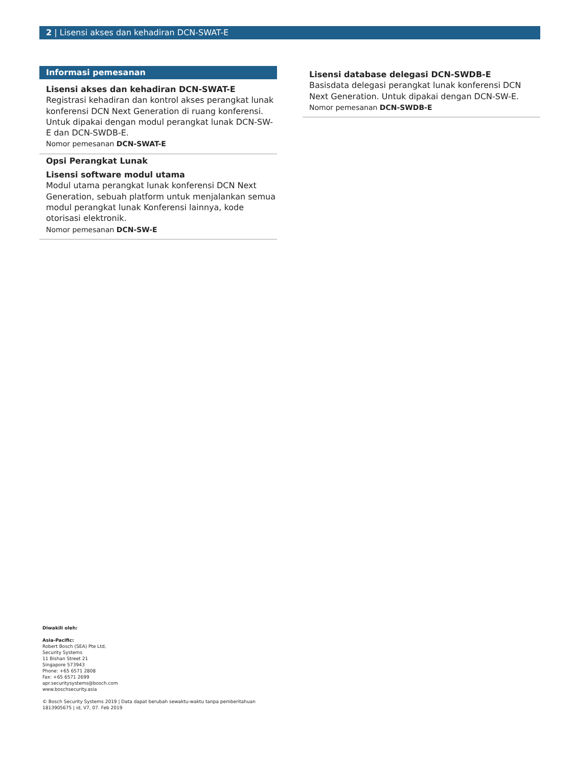2 | Lisensi akses dan kehadiran DCN-SWAT-E
Informasi pemesanan
Lisensi akses dan kehadiran DCN-SWAT-E
Registrasi kehadiran dan kontrol akses perangkat lunak konferensi DCN Next Generation di ruang konferensi. Untuk dipakai dengan modul perangkat lunak DCN-SW-E dan DCN-SWDB-E.
Nomor pemesanan DCN-SWAT-E
Opsi Perangkat Lunak
Lisensi software modul utama
Modul utama perangkat lunak konferensi DCN Next Generation, sebuah platform untuk menjalankan semua modul perangkat lunak Konferensi lainnya, kode otorisasi elektronik.
Nomor pemesanan DCN-SW-E
Lisensi database delegasi DCN-SWDB-E
Basisdata delegasi perangkat lunak konferensi DCN Next Generation. Untuk dipakai dengan DCN-SW-E.
Nomor pemesanan DCN-SWDB-E
Diwakili oleh:
Asia-Pacific:
Robert Bosch (SEA) Pte Ltd,
Security Systems
11 Bishan Street 21
Singapore 573943
Phone: +65 6571 2808
Fax: +65 6571 2699
apr.securitysystems@bosch.com
www.boschsecurity.asia
© Bosch Security Systems 2019 | Data dapat berubah sewaktu-waktu tanpa pemberitahuan
1813905675 | id, V7, 07. Feb 2019